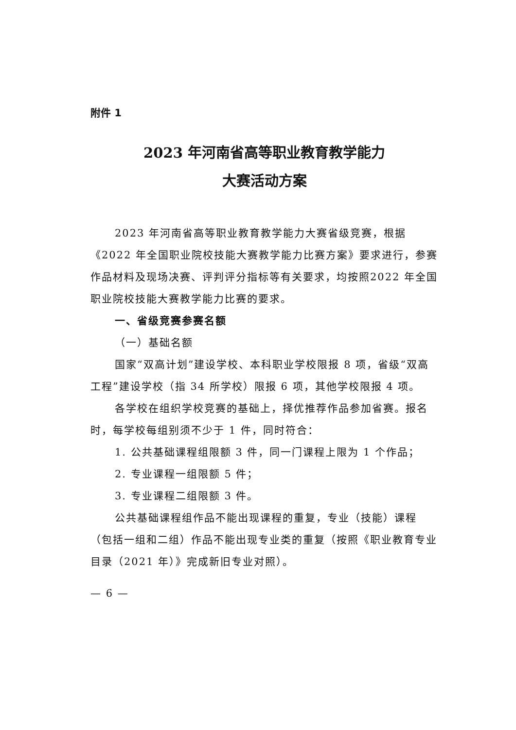附件 1
2023 年河南省高等职业教育教学能力
大赛活动方案
2023 年河南省高等职业教育教学能力大赛省级竞赛，根据《2022 年全国职业院校技能大赛教学能力比赛方案》要求进行，参赛作品材料及现场决赛、评判评分指标等有关要求，均按照2022 年全国职业院校技能大赛教学能力比赛的要求。
一、省级竞赛参赛名额
（一）基础名额
国家“双高计划”建设学校、本科职业学校限报 8 项，省级“双高工程”建设学校（指 34 所学校）限报 6 项，其他学校限报 4 项。
各学校在组织学校竞赛的基础上，择优推荐作品参加省赛。报名时，每学校每组别须不少于 1 件，同时符合：
1. 公共基础课程组限额 3 件，同一门课程上限为 1 个作品；
2. 专业课程一组限额 5 件；
3. 专业课程二组限额 3 件。
公共基础课程组作品不能出现课程的重复，专业（技能）课程（包括一组和二组）作品不能出现专业类的重复（按照《职业教育专业目录（2021 年）》完成新旧专业对照）。
— 6 —